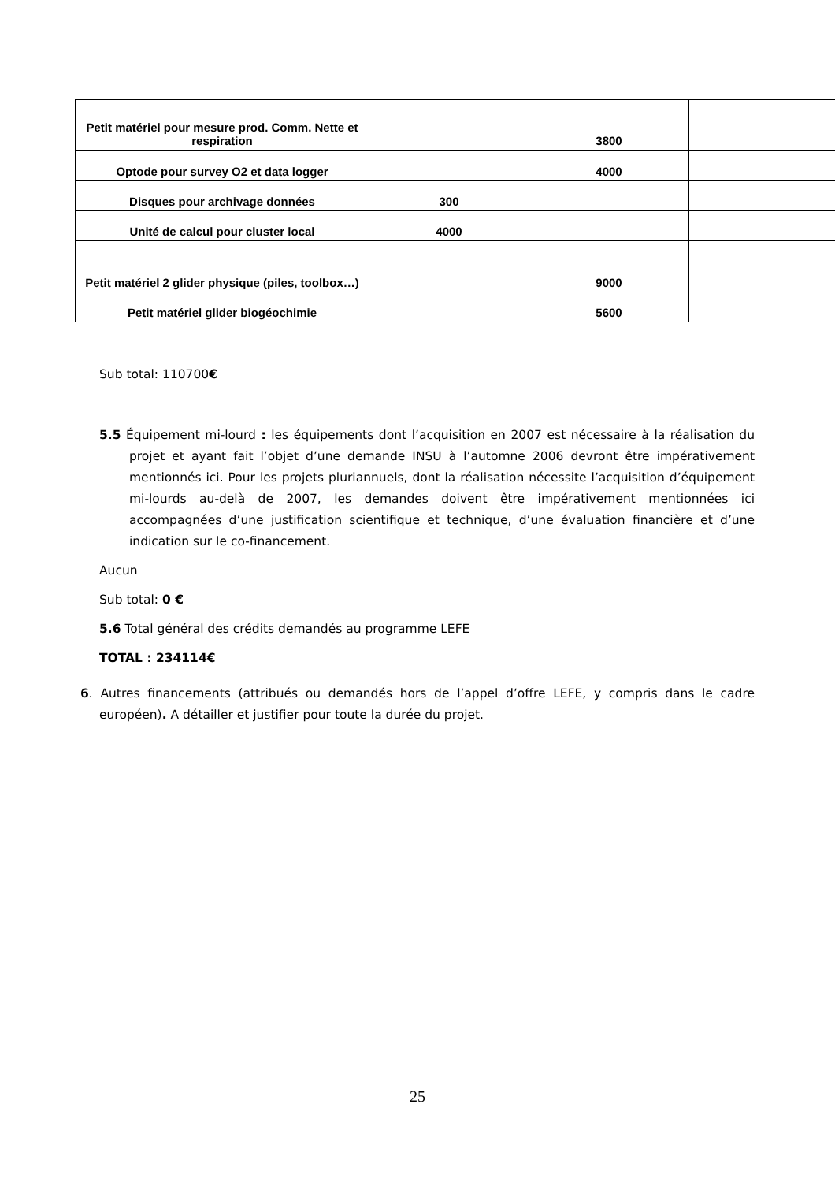| Petit matériel pour mesure prod. Comm. Nette et respiration | | 3800 | |
| Optode pour survey O2 et data logger | | 4000 | |
| Disques pour archivage données | 300 | | |
| Unité de calcul pour cluster local | 4000 | | |
| Petit matériel 2 glider physique (piles, toolbox…) | | 9000 | |
| Petit matériel glider biogéochimie | | 5600 | |
Sub total: 110700€
5.5 Équipement mi-lourd : les équipements dont l’acquisition en 2007 est nécessaire à la réalisation du projet et ayant fait l’objet d’une demande INSU à l’automne 2006 devront être impérativement mentionnés ici. Pour les projets pluriannuels, dont la réalisation nécessite l’acquisition d’équipement mi-lourds au-delà de 2007, les demandes doivent être impérativement mentionnées ici accompagnées d’une justification scientifique et technique, d’une évaluation financière et d’une indication sur le co-financement.
Aucun
Sub total: 0 €
5.6 Total général des crédits demandés au programme LEFE
TOTAL : 234114€
6. Autres financements (attribués ou demandés hors de l’appel d’offre LEFE, y compris dans le cadre européen). A détailler et justifier pour toute la durée du projet.
25